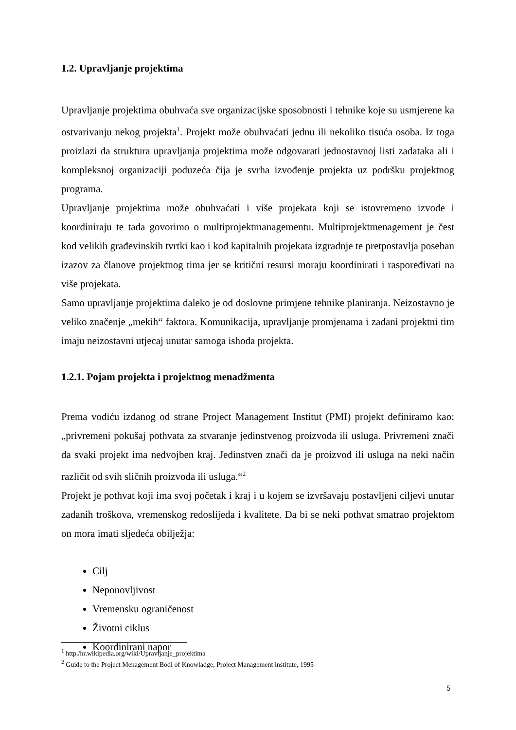1.2. Upravljanje projektima
Upravljanje projektima obuhvaća sve organizacijske sposobnosti i tehnike koje su usmjerene ka ostvarivanju nekog projekta<sup>1</sup>. Projekt može obuhvaćati jednu ili nekoliko tisuća osoba. Iz toga proizlazi da struktura upravljanja projektima može odgovarati jednostavnoj listi zadataka ali i kompleksnoj organizaciji poduzeća čija je svrha izvođenje projekta uz podršku projektnog programa.
Upravljanje projektima može obuhvaćati i više projekata koji se istovremeno izvode i koordiniraju te tada govorimo o multiprojektmanagementu. Multiprojektmenagement je čest kod velikih građevinskih tvrtki kao i kod kapitalnih projekata izgradnje te pretpostavlja poseban izazov za članove projektnog tima jer se kritični resursi moraju koordinirati i raspoređivati na više projekata.
Samo upravljanje projektima daleko je od doslovne primjene tehnike planiranja. Neizostavno je veliko značenje „mekih“ faktora. Komunikacija, upravljanje promjenama i zadani projektni tim imaju neizostavni utjecaj unutar samoga ishoda projekta.
1.2.1. Pojam projekta i projektnog menadžmenta
Prema vodiću izdanog od strane Project Management Institut (PMI) projekt definiramo kao: „privremeni pokušaj pothvata za stvaranje jedinstvenog proizvoda ili usluga. Privremeni znači da svaki projekt ima nedvojben kraj. Jedinstven znači da je proizvod ili usluga na neki način različit od svih sličnih proizvoda ili usluga.“<sup>2</sup>
Projekt je pothvat koji ima svoj početak i kraj i u kojem se izvršavaju postavljeni ciljevi unutar zadanih troškova, vremenskog redoslijeda i kvalitete. Da bi se neki pothvat smatrao projektom on mora imati sljedeća obilježja:
Cilj
Neponovljivost
Vremensku ograničenost
Životni ciklus
Koordinirani napor
<sup>1</sup> http./hr.wikipedia.org/wiki/Upravljanje_projektima
<sup>2</sup> Guide to the Project Menagement Bodi of Knowladge, Project Management institute, 1995
5